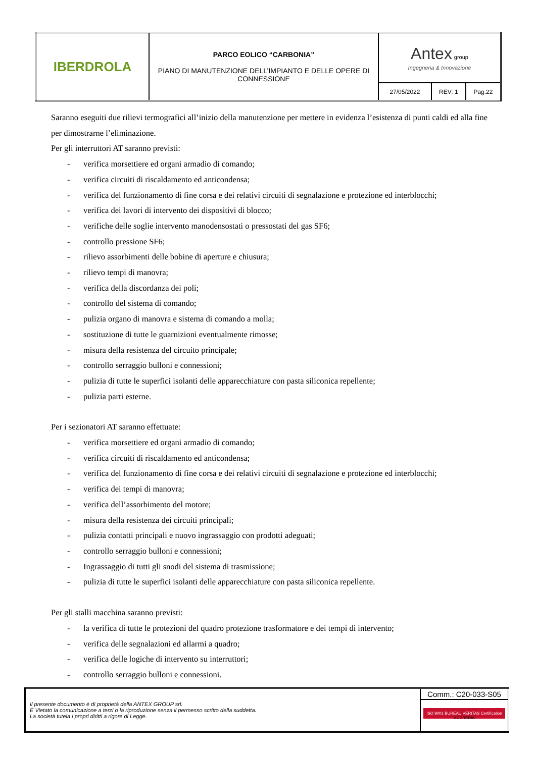| IBERDROLA | PARCO EOLICO “CARBONIA” PIANO DI MANUTENZIONE DELL’IMPIANTO E DELLE OPERE DI CONNESSIONE | Antex group Ingegneria & Innovazione | | |
| | | 27/05/2022 | REV: 1 | Pag.22 |
Saranno eseguiti due rilievi termografici all’inizio della manutenzione per mettere in evidenza l’esistenza di punti caldi ed alla fine per dimostrarne l’eliminazione.
Per gli interruttori AT saranno previsti:
- verifica morsettiere ed organi armadio di comando;
- verifica circuiti di riscaldamento ed anticondensa;
- verifica del funzionamento di fine corsa e dei relativi circuiti di segnalazione e protezione ed interblocchi;
- verifica dei lavori di intervento dei dispositivi di blocco;
- verifiche delle soglie intervento manodensostati o pressostati del gas SF6;
- controllo pressione SF6;
- rilievo assorbimenti delle bobine di aperture e chiusura;
- rilievo tempi di manovra;
- verifica della discordanza dei poli;
- controllo del sistema di comando;
- pulizia organo di manovra e sistema di comando a molla;
- sostituzione di tutte le guarnizioni eventualmente rimosse;
- misura della resistenza del circuito principale;
- controllo serraggio bulloni e connessioni;
- pulizia di tutte le superfici isolanti delle apparecchiature con pasta siliconica repellente;
- pulizia parti esterne.
Per i sezionatori AT saranno effettuate:
- verifica morsettiere ed organi armadio di comando;
- verifica circuiti di riscaldamento ed anticondensa;
- verifica del funzionamento di fine corsa e dei relativi circuiti di segnalazione e protezione ed interblocchi;
- verifica dei tempi di manovra;
- verifica dell’assorbimento del motore;
- misura della resistenza dei circuiti principali;
- pulizia contatti principali e nuovo ingrassaggio con prodotti adeguati;
- controllo serraggio bulloni e connessioni;
- Ingrassaggio di tutti gli snodi del sistema di trasmissione;
- pulizia di tutte le superfici isolanti delle apparecchiature con pasta siliconica repellente.
Per gli stalli macchina saranno previsti:
- la verifica di tutte le protezioni del quadro protezione trasformatore e dei tempi di intervento;
- verifica delle segnalazioni ed allarmi a quadro;
- verifica delle logiche di intervento su interruttori;
- controllo serraggio bulloni e connessioni.
| Il presente documento è di proprietà della ANTEX GROUP srl. È Vietato la comunicazione a terzi o la riproduzione senza il permesso scritto della suddetta. La società tutela i propri diritti a rigore di Legge. | Comm.: C20-033-S05 |
| | ISO 9001 BUREAU VERITAS Certification ACCREDIA |